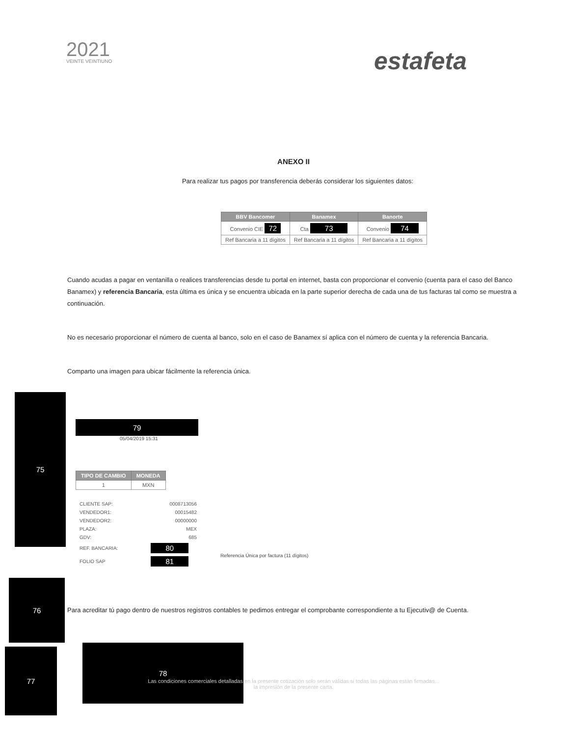2021
VEINTE VEINTIUNO
estafeta
ANEXO II
Para realizar tus pagos por transferencia deberás considerar los siguientes datos:
| BBV Bancomer | Banamex | Banorte |
| --- | --- | --- |
| Convenio CIE 72 | Cta 73 | Convenio 74 |
| Ref Bancaria a 11 dígitos | Ref Bancaria a 11 dígitos | Ref Bancaria a 11 dígitos |
Cuando acudas a pagar en ventanilla o realices transferencias desde tu portal en internet, basta con proporcionar el convenio (cuenta para el caso del Banco Banamex) y referencia Bancaria, esta última es única y se encuentra ubicada en la parte superior derecha de cada una de tus facturas tal como se muestra a continuación.
No es necesario proporcionar el número de cuenta al banco, solo en el caso de Banamex sí aplica con el número de cuenta y la referencia Bancaria.
Comparto una imagen para ubicar fácilmente la referencia única.
75
79
05/04/2019 15:31
| TIPO DE CAMBIO | MONEDA |
| --- | --- |
| 1 | MXN |
| CLIENTE SAP: | 0008713056 |
| VENDEDOR1: | 00015482 |
| VENDEDOR2: | 00000000 |
| PLAZA: | MEX |
| GDV: | 685 |
| REF. BANCARIA: | 80 |
| FOLIO SAP | 81 |
Referencia Única por factura (11 dígitos)
76
Para acreditar tú pago dentro de nuestros registros contables te pedimos entregar el comprobante correspondiente a tu Ejecutiv@ de Cuenta.
77
78
Las condiciones comerciales detalladas en la presente cotización solo serán válidas si todas las páginas están firmadas...
la impresión de la presente carta.